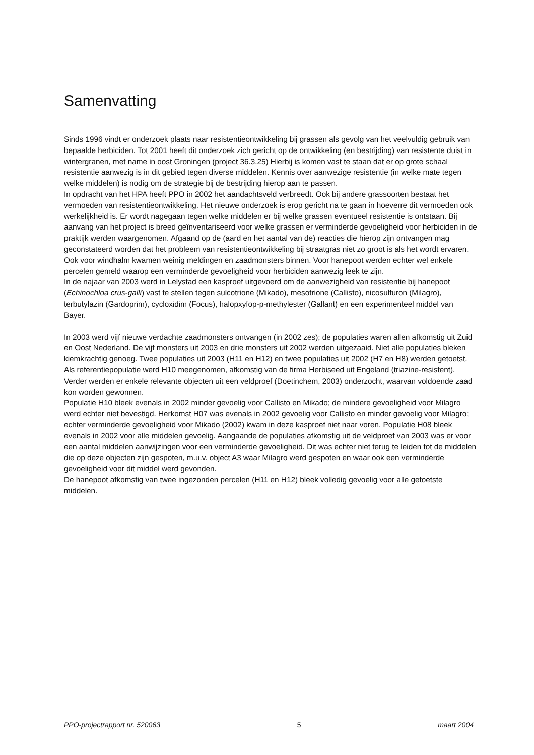Samenvatting
Sinds 1996 vindt er onderzoek plaats naar resistentieontwikkeling bij grassen als gevolg van het veelvuldig gebruik van bepaalde herbiciden. Tot 2001 heeft dit onderzoek zich gericht op de ontwikkeling (en bestrijding) van resistente duist in wintergranen, met name in oost Groningen (project 36.3.25) Hierbij is komen vast te staan dat er op grote schaal resistentie aanwezig is in dit gebied tegen diverse middelen. Kennis over aanwezige resistentie (in welke mate tegen welke middelen) is nodig om de strategie bij de bestrijding hierop aan te passen.
In opdracht van het HPA heeft PPO in 2002 het aandachtsveld verbreedt. Ook bij andere grassoorten bestaat het vermoeden van resistentieontwikkeling. Het nieuwe onderzoek is erop gericht na te gaan in hoeverre dit vermoeden ook werkelijkheid is. Er wordt nagegaan tegen welke middelen er bij welke grassen eventueel resistentie is ontstaan. Bij aanvang van het project is breed geïnventariseerd voor welke grassen er verminderde gevoeligheid voor herbiciden in de praktijk werden waargenomen. Afgaand op de (aard en het aantal van de) reacties die hierop zijn ontvangen mag geconstateerd worden dat het probleem van resistentieontwikkeling bij straatgras niet zo groot is als het wordt ervaren. Ook voor windhalm kwamen weinig meldingen en zaadmonsters binnen. Voor hanepoot werden echter wel enkele percelen gemeld waarop een verminderde gevoeligheid voor herbiciden aanwezig leek te zijn.
In de najaar van 2003 werd in Lelystad een kasproef uitgevoerd om de aanwezigheid van resistentie bij hanepoot (Echinochloa crus-galli) vast te stellen tegen sulcotrione (Mikado), mesotrione (Callisto), nicosulfuron (Milagro), terbutylazin (Gardoprim), cycloxidim (Focus), halopxyfop-p-methylester (Gallant) en een experimenteel middel van Bayer.
In 2003 werd vijf nieuwe verdachte zaadmonsters ontvangen (in 2002 zes); de populaties waren allen afkomstig uit Zuid en Oost Nederland. De vijf monsters uit 2003 en drie monsters uit 2002 werden uitgezaaid. Niet alle populaties bleken kiemkrachtig genoeg. Twee populaties uit 2003 (H11 en H12) en twee populaties uit 2002 (H7 en H8) werden getoetst. Als referentiepopulatie werd H10 meegenomen, afkomstig van de firma Herbiseed uit Engeland (triazine-resistent). Verder werden er enkele relevante objecten uit een veldproef (Doetinchem, 2003) onderzocht, waarvan voldoende zaad kon worden gewonnen.
Populatie H10 bleek evenals in 2002 minder gevoelig voor Callisto en Mikado; de mindere gevoeligheid voor Milagro werd echter niet bevestigd. Herkomst H07 was evenals in 2002 gevoelig voor Callisto en minder gevoelig voor Milagro; echter verminderde gevoeligheid voor Mikado (2002) kwam in deze kasproef niet naar voren. Populatie H08 bleek evenals in 2002 voor alle middelen gevoelig. Aangaande de populaties afkomstig uit de veldproef van 2003 was er voor een aantal middelen aanwijzingen voor een verminderde gevoeligheid. Dit was echter niet terug te leiden tot de middelen die op deze objecten zijn gespoten, m.u.v. object A3 waar Milagro werd gespoten en waar ook een verminderde gevoeligheid voor dit middel werd gevonden.
De hanepoot afkomstig van twee ingezonden percelen (H11 en H12) bleek volledig gevoelig voor alle getoetste middelen.
PPO-projectrapport nr. 520063 5 maart 2004